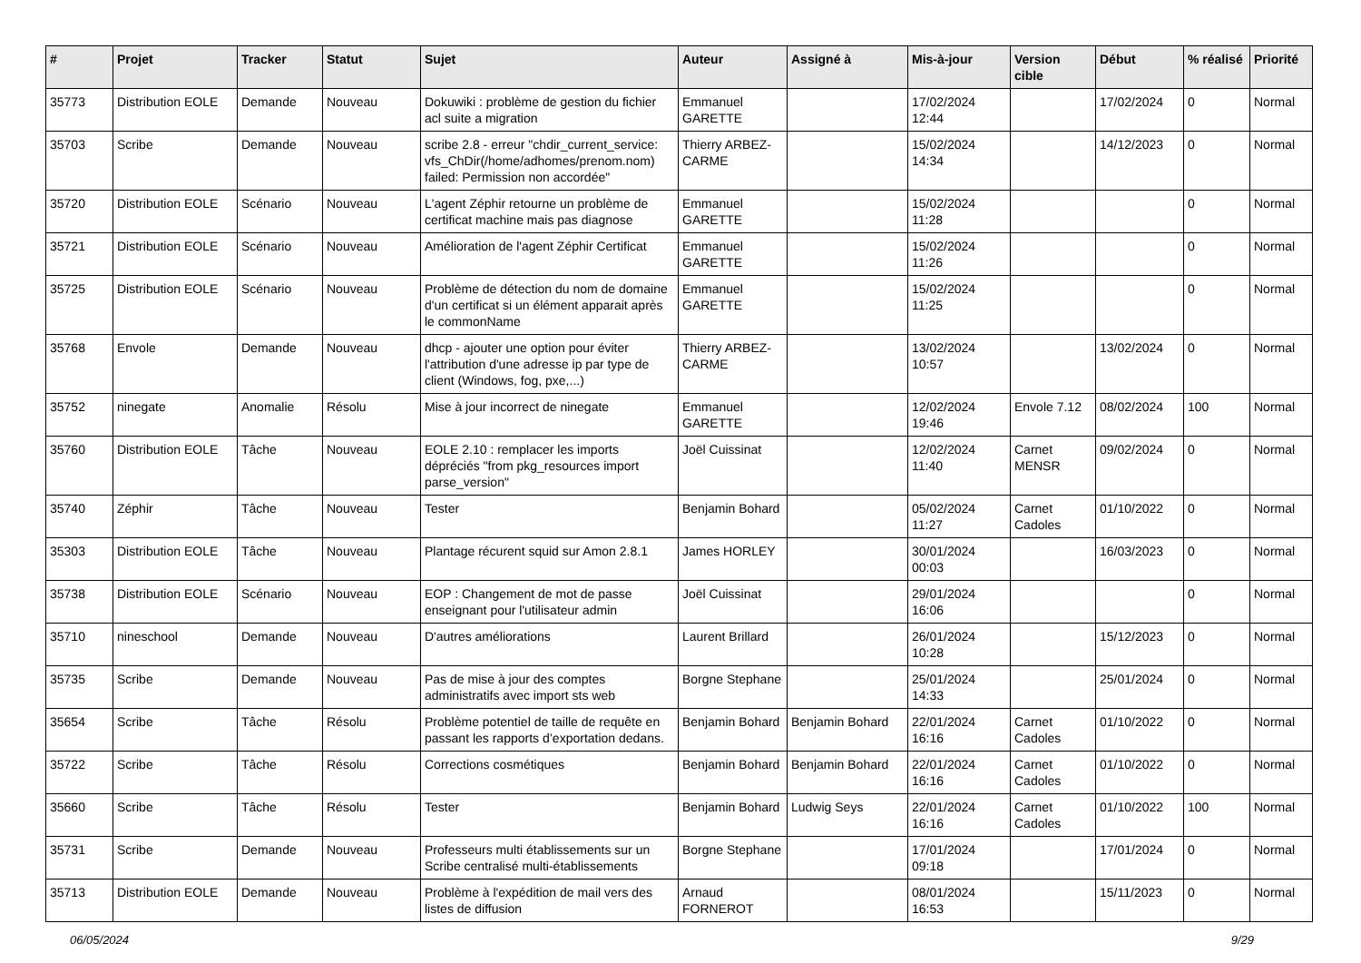| # | Projet | Tracker | Statut | Sujet | Auteur | Assigné à | Mis-à-jour | Version cible | Début | % réalisé | Priorité |
| --- | --- | --- | --- | --- | --- | --- | --- | --- | --- | --- | --- |
| 35773 | Distribution EOLE | Demande | Nouveau | Dokuwiki : problème de gestion du fichier acl suite a migration | Emmanuel GARETTE | | 17/02/2024 12:44 | | 17/02/2024 | 0 | Normal |
| 35703 | Scribe | Demande | Nouveau | scribe 2.8 - erreur "chdir_current_service: vfs_ChDir(/home/adhomes/prenom.nom) failed: Permission non accordée" | Thierry ARBEZ-CARME | | 15/02/2024 14:34 | | 14/12/2023 | 0 | Normal |
| 35720 | Distribution EOLE | Scénario | Nouveau | L'agent Zéphir retourne un problème de certificat machine mais pas diagnose | Emmanuel GARETTE | | 15/02/2024 11:28 | | | 0 | Normal |
| 35721 | Distribution EOLE | Scénario | Nouveau | Amélioration de l'agent Zéphir Certificat | Emmanuel GARETTE | | 15/02/2024 11:26 | | | 0 | Normal |
| 35725 | Distribution EOLE | Scénario | Nouveau | Problème de détection du nom de domaine d'un certificat si un élément apparait après le commonName | Emmanuel GARETTE | | 15/02/2024 11:25 | | | 0 | Normal |
| 35768 | Envole | Demande | Nouveau | dhcp - ajouter une option pour éviter l'attribution d'une adresse ip par type de client (Windows, fog, pxe,...) | Thierry ARBEZ-CARME | | 13/02/2024 10:57 | | 13/02/2024 | 0 | Normal |
| 35752 | ninegate | Anomalie | Résolu | Mise à jour incorrect de ninegate | Emmanuel GARETTE | | 12/02/2024 19:46 | Envole 7.12 | 08/02/2024 | 100 | Normal |
| 35760 | Distribution EOLE | Tâche | Nouveau | EOLE 2.10 : remplacer les imports dépréciés "from pkg_resources import parse_version" | Joël Cuissinat | | 12/02/2024 11:40 | Carnet MENSR | 09/02/2024 | 0 | Normal |
| 35740 | Zéphir | Tâche | Nouveau | Tester | Benjamin Bohard | | 05/02/2024 11:27 | Carnet Cadoles | 01/10/2022 | 0 | Normal |
| 35303 | Distribution EOLE | Tâche | Nouveau | Plantage récurent squid sur Amon 2.8.1 | James HORLEY | | 30/01/2024 00:03 | | 16/03/2023 | 0 | Normal |
| 35738 | Distribution EOLE | Scénario | Nouveau | EOP : Changement de mot de passe enseignant pour l'utilisateur admin | Joël Cuissinat | | 29/01/2024 16:06 | | | 0 | Normal |
| 35710 | nineschool | Demande | Nouveau | D'autres améliorations | Laurent Brillard | | 26/01/2024 10:28 | | 15/12/2023 | 0 | Normal |
| 35735 | Scribe | Demande | Nouveau | Pas de mise à jour des comptes administratifs avec import sts web | Borgne Stephane | | 25/01/2024 14:33 | | 25/01/2024 | 0 | Normal |
| 35654 | Scribe | Tâche | Résolu | Problème potentiel de taille de requête en passant les rapports d’exportation dedans. | Benjamin Bohard | Benjamin Bohard | 22/01/2024 16:16 | Carnet Cadoles | 01/10/2022 | 0 | Normal |
| 35722 | Scribe | Tâche | Résolu | Corrections cosmétiques | Benjamin Bohard | Benjamin Bohard | 22/01/2024 16:16 | Carnet Cadoles | 01/10/2022 | 0 | Normal |
| 35660 | Scribe | Tâche | Résolu | Tester | Benjamin Bohard | Ludwig Seys | 22/01/2024 16:16 | Carnet Cadoles | 01/10/2022 | 100 | Normal |
| 35731 | Scribe | Demande | Nouveau | Professeurs multi établissements sur un Scribe centralisé multi-établissements | Borgne Stephane | | 17/01/2024 09:18 | | 17/01/2024 | 0 | Normal |
| 35713 | Distribution EOLE | Demande | Nouveau | Problème à l'expédition de mail vers des listes de diffusion | Arnaud FORNEROT | | 08/01/2024 16:53 | | 15/11/2023 | 0 | Normal |
06/05/2024 9/29